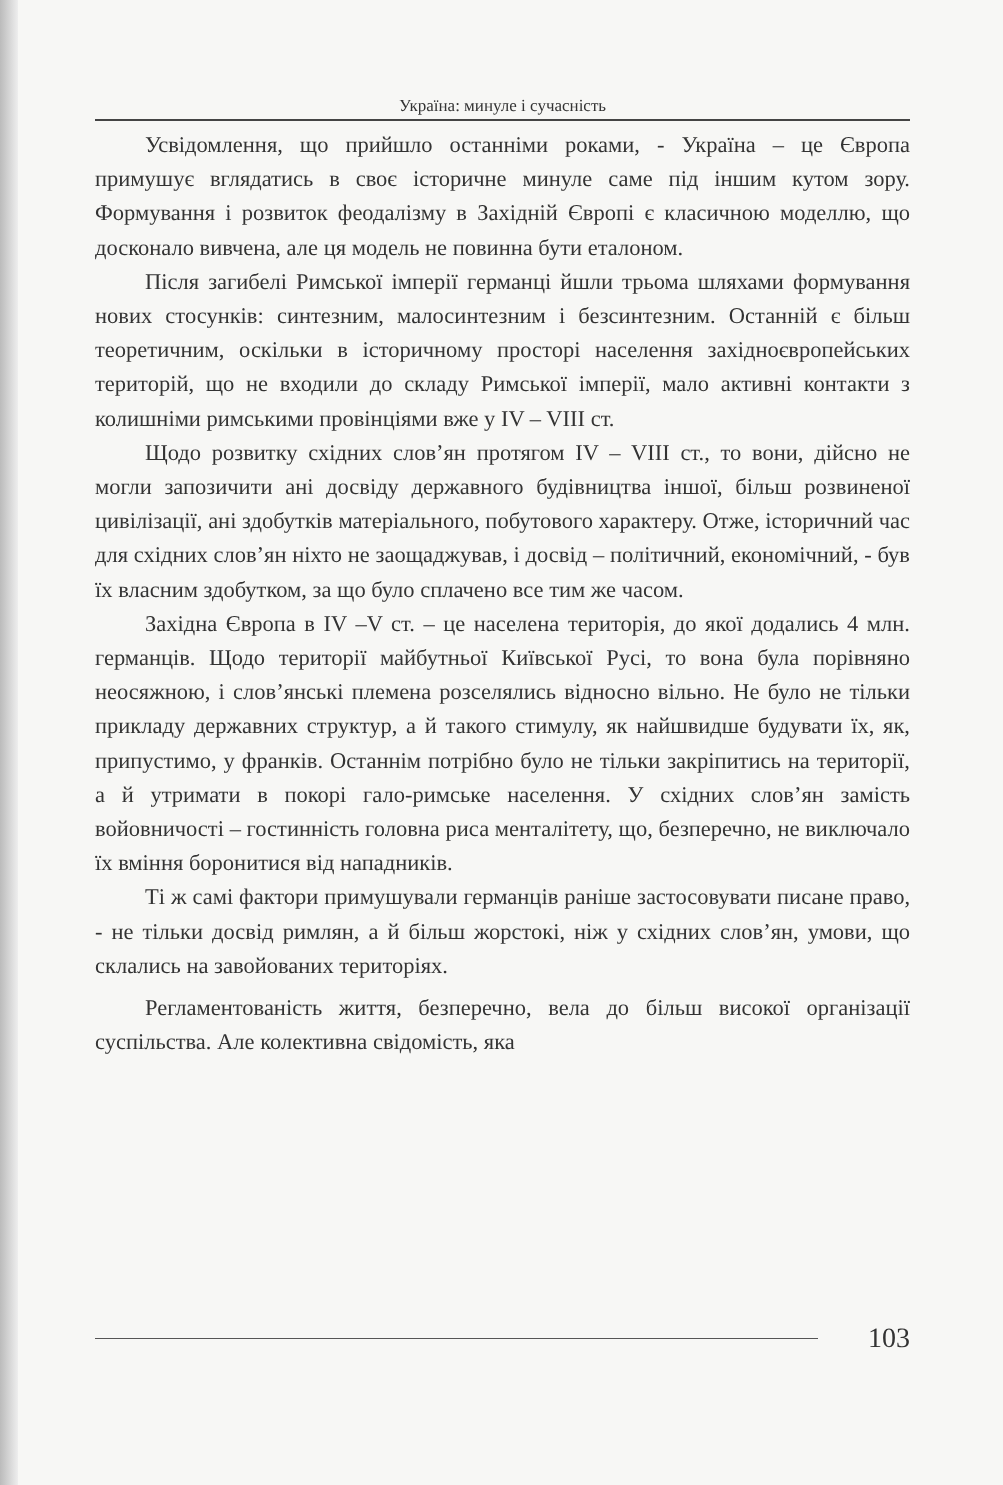Україна: минуле і сучасність
Усвідомлення, що прийшло останніми роками, - Україна – це Європа примушує вглядатись в своє історичне минуле саме під іншим кутом зору. Формування і розвиток феодалізму в Західній Європі є класичною моделлю, що досконало вивчена, але ця модель не повинна бути еталоном.
Після загибелі Римської імперії германці йшли трьома шляхами формування нових стосунків: синтезним, малосинтезним і безсинтезним. Останній є більш теоретичним, оскільки в історичному просторі населення західноєвропейських територій, що не входили до складу Римської імперії, мало активні контакти з колишніми римськими провінціями вже у IV – VIII ст.
Щодо розвитку східних слов’ян протягом IV – VIII ст., то вони, дійсно не могли запозичити ані досвіду державного будівництва іншої, більш розвиненої цивілізації, ані здобутків матеріального, побутового характеру. Отже, історичний час для східних слов’ян ніхто не заощаджував, і досвід – політичний, економічний, - був їх власним здобутком, за що було сплачено все тим же часом.
Західна Європа в IV –V ст. – це населена територія, до якої додались 4 млн. германців. Щодо території майбутньої Київської Русі, то вона була порівняно неосяжною, і слов’янські племена розселялись відносно вільно. Не було не тільки прикладу державних структур, а й такого стимулу, як найшвидше будувати їх, як, припустимо, у франків. Останнім потрібно було не тільки закріпитись на території, а й утримати в покорі гало-римське населення. У східних слов’ян замість войовничості – гостинність головна риса менталітету, що, безперечно, не виключало їх вміння боронитися від нападників.
Ті ж самі фактори примушували германців раніше застосовувати писане право, - не тільки досвід римлян, а й більш жорстокі, ніж у східних слов’ян, умови, що склались на завойованих територіях.
Регламентованість життя, безперечно, вела до більш високої організації суспільства. Але колективна свідомість, яка
103